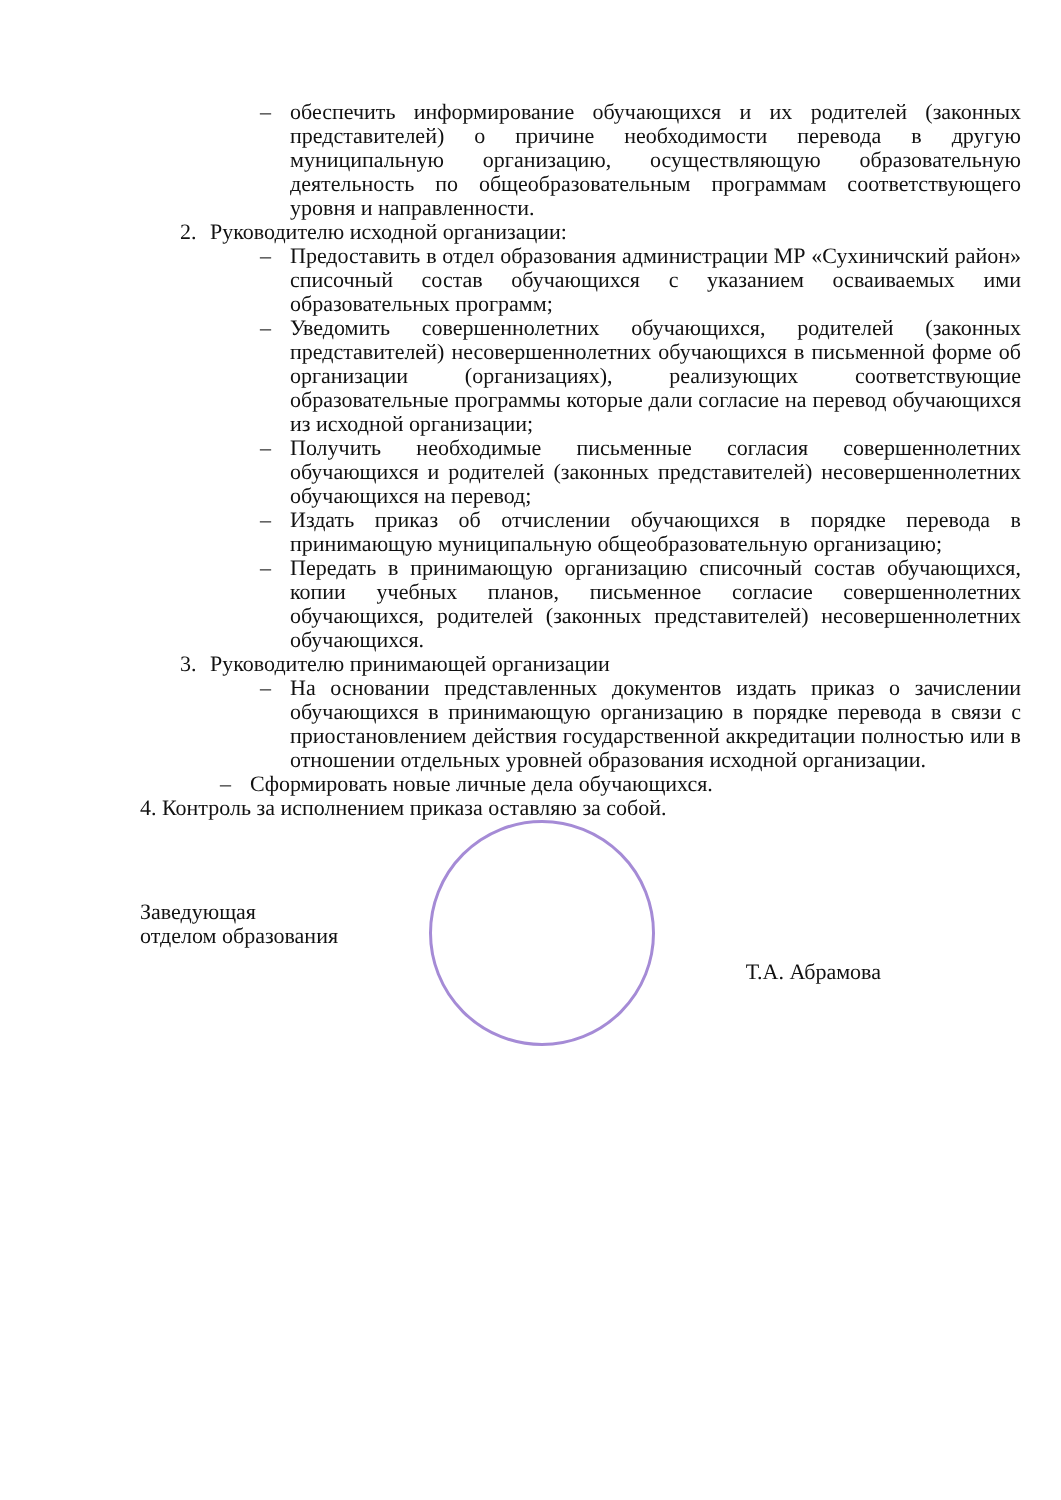– обеспечить информирование обучающихся и их родителей (законных представителей) о причине необходимости перевода в другую муниципальную организацию, осуществляющую образовательную деятельность по общеобразовательным программам соответствующего уровня и направленности.
2. Руководителю исходной организации:
– Предоставить в отдел образования администрации МР «Сухиничский район» списочный состав обучающихся с указанием осваиваемых ими образовательных программ;
– Уведомить совершеннолетних обучающихся, родителей (законных представителей) несовершеннолетних обучающихся в письменной форме об организации (организациях), реализующих соответствующие образовательные программы которые дали согласие на перевод обучающихся из исходной организации;
– Получить необходимые письменные согласия совершеннолетних обучающихся и родителей (законных представителей) несовершеннолетних обучающихся на перевод;
– Издать приказ об отчислении обучающихся в порядке перевода в принимающую муниципальную общеобразовательную организацию;
– Передать в принимающую организацию списочный состав обучающихся, копии учебных планов, письменное согласие совершеннолетних обучающихся, родителей (законных представителей) несовершеннолетних обучающихся.
3. Руководителю принимающей организации
– На основании представленных документов издать приказ о зачислении обучающихся в принимающую организацию в порядке перевода в связи с приостановлением действия государственной аккредитации полностью или в отношении отдельных уровней образования исходной организации.
– Сформировать новые личные дела обучающихся.
4. Контроль за исполнением приказа оставляю за собой.
Заведующая
отделом образования
Т.А. Абрамова